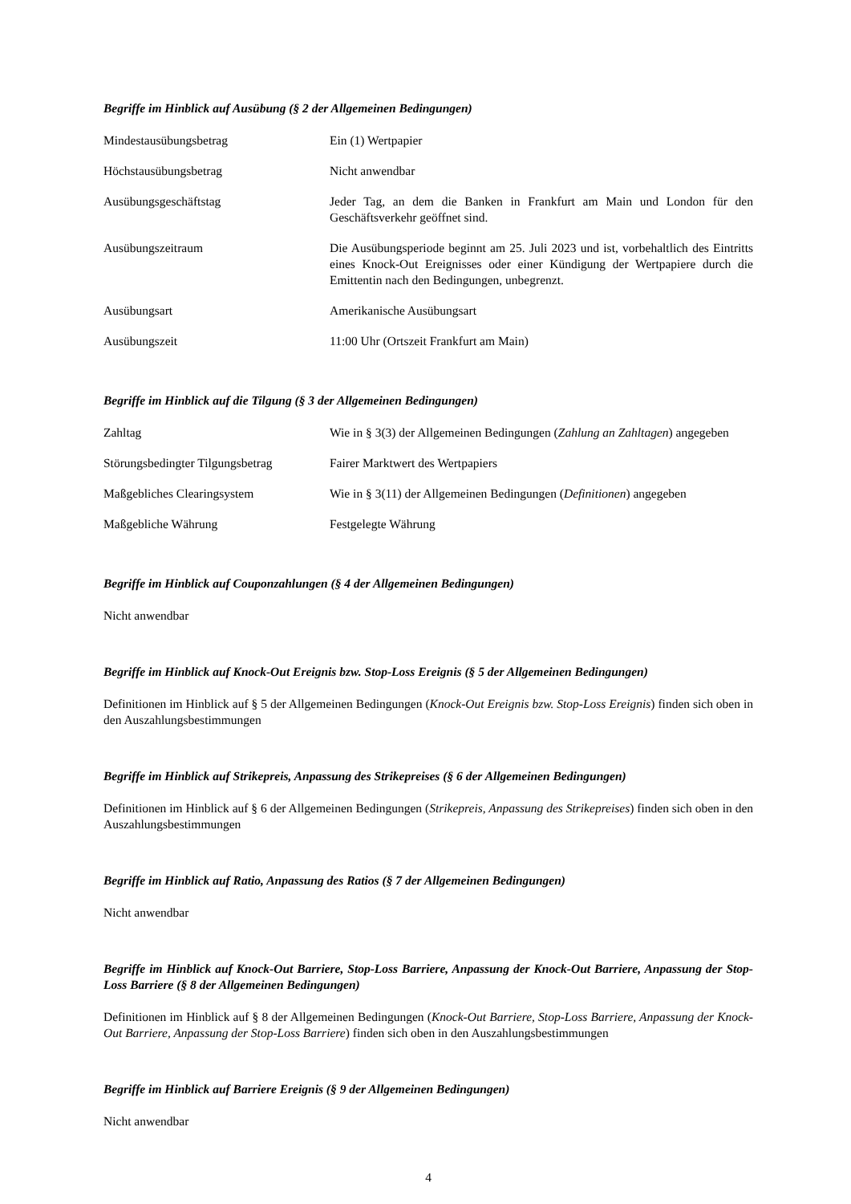Begriffe im Hinblick auf Ausübung (§ 2 der Allgemeinen Bedingungen)
| Mindestausübungsbetrag | Ein (1) Wertpapier |
| Höchstausübungsbetrag | Nicht anwendbar |
| Ausübungsgeschäftstag | Jeder Tag, an dem die Banken in Frankfurt am Main und London für den Geschäftsverkehr geöffnet sind. |
| Ausübungszeitraum | Die Ausübungsperiode beginnt am 25. Juli 2023 und ist, vorbehaltlich des Eintritts eines Knock-Out Ereignisses oder einer Kündigung der Wertpapiere durch die Emittentin nach den Bedingungen, unbegrenzt. |
| Ausübungsart | Amerikanische Ausübungsart |
| Ausübungszeit | 11:00 Uhr (Ortszeit Frankfurt am Main) |
Begriffe im Hinblick auf die Tilgung (§ 3 der Allgemeinen Bedingungen)
| Zahltag | Wie in § 3(3) der Allgemeinen Bedingungen ( Zahlung an Zahltagen ) angegeben |
| Störungsbedingter Tilgungsbetrag | Fairer Marktwert des Wertpapiers |
| Maßgebliches Clearingsystem | Wie in § 3(11) der Allgemeinen Bedingungen ( Definitionen ) angegeben |
| Maßgebliche Währung | Festgelegte Währung |
Begriffe im Hinblick auf Couponzahlungen (§ 4 der Allgemeinen Bedingungen)
Nicht anwendbar
Begriffe im Hinblick auf Knock-Out Ereignis bzw. Stop-Loss Ereignis (§ 5 der Allgemeinen Bedingungen)
Definitionen im Hinblick auf § 5 der Allgemeinen Bedingungen (Knock-Out Ereignis bzw. Stop-Loss Ereignis) finden sich oben in den Auszahlungsbestimmungen
Begriffe im Hinblick auf Strikepreis, Anpassung des Strikepreises (§ 6 der Allgemeinen Bedingungen)
Definitionen im Hinblick auf § 6 der Allgemeinen Bedingungen (Strikepreis, Anpassung des Strikepreises) finden sich oben in den Auszahlungsbestimmungen
Begriffe im Hinblick auf Ratio, Anpassung des Ratios (§ 7 der Allgemeinen Bedingungen)
Nicht anwendbar
Begriffe im Hinblick auf Knock-Out Barriere, Stop-Loss Barriere, Anpassung der Knock-Out Barriere, Anpassung der Stop-Loss Barriere (§ 8 der Allgemeinen Bedingungen)
Definitionen im Hinblick auf § 8 der Allgemeinen Bedingungen (Knock-Out Barriere, Stop-Loss Barriere, Anpassung der Knock-Out Barriere, Anpassung der Stop-Loss Barriere) finden sich oben in den Auszahlungsbestimmungen
Begriffe im Hinblick auf Barriere Ereignis (§ 9 der Allgemeinen Bedingungen)
Nicht anwendbar
4